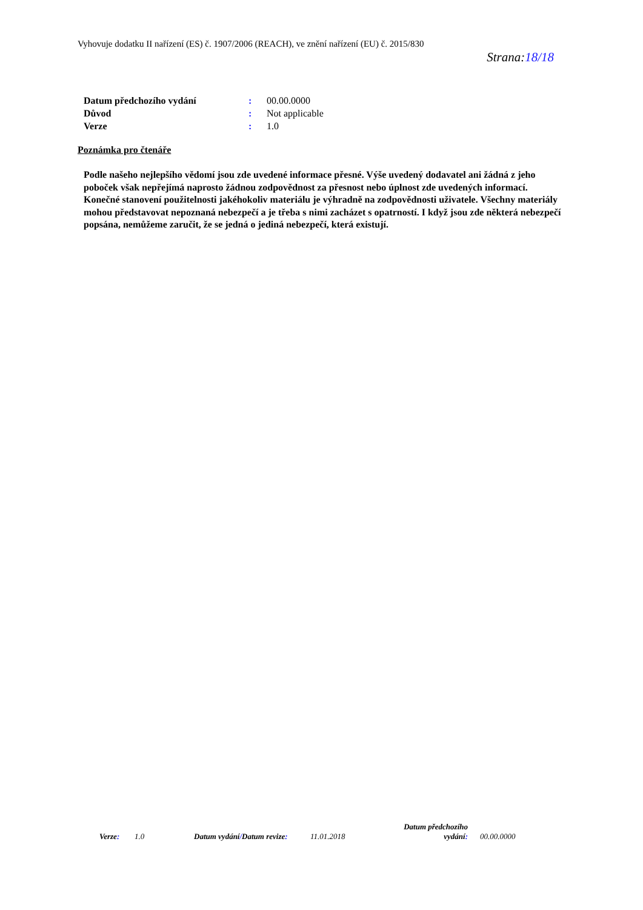Vyhovuje dodatku II nařízení (ES) č. 1907/2006 (REACH), ve znění nařízení (EU) č. 2015/830
Strana:18/18
Datum předchozího vydání: 00.00.0000
Důvod: Not applicable
Verze: 1.0
Poznámka pro čtenáře
Podle našeho nejlepšího vědomí jsou zde uvedené informace přesné. Výše uvedený dodavatel ani žádná z jeho poboček však nepřejímá naprosto žádnou zodpovědnost za přesnost nebo úplnost zde uvedených informací. Konečné stanovení použitelnosti jakéhokoliv materiálu je výhradně na zodpovědnosti uživatele. Všechny materiály mohou představovat nepoznaná nebezpečí a je třeba s nimi zacházet s opatrností. I když jsou zde některá nebezpečí popsána, nemůžeme zaručit, že se jedná o jediná nebezpečí, která existují.
Verze: 1.0 Datum vydání/Datum revize: 11.01.2018 Datum předchozího vydání: 00.00.0000